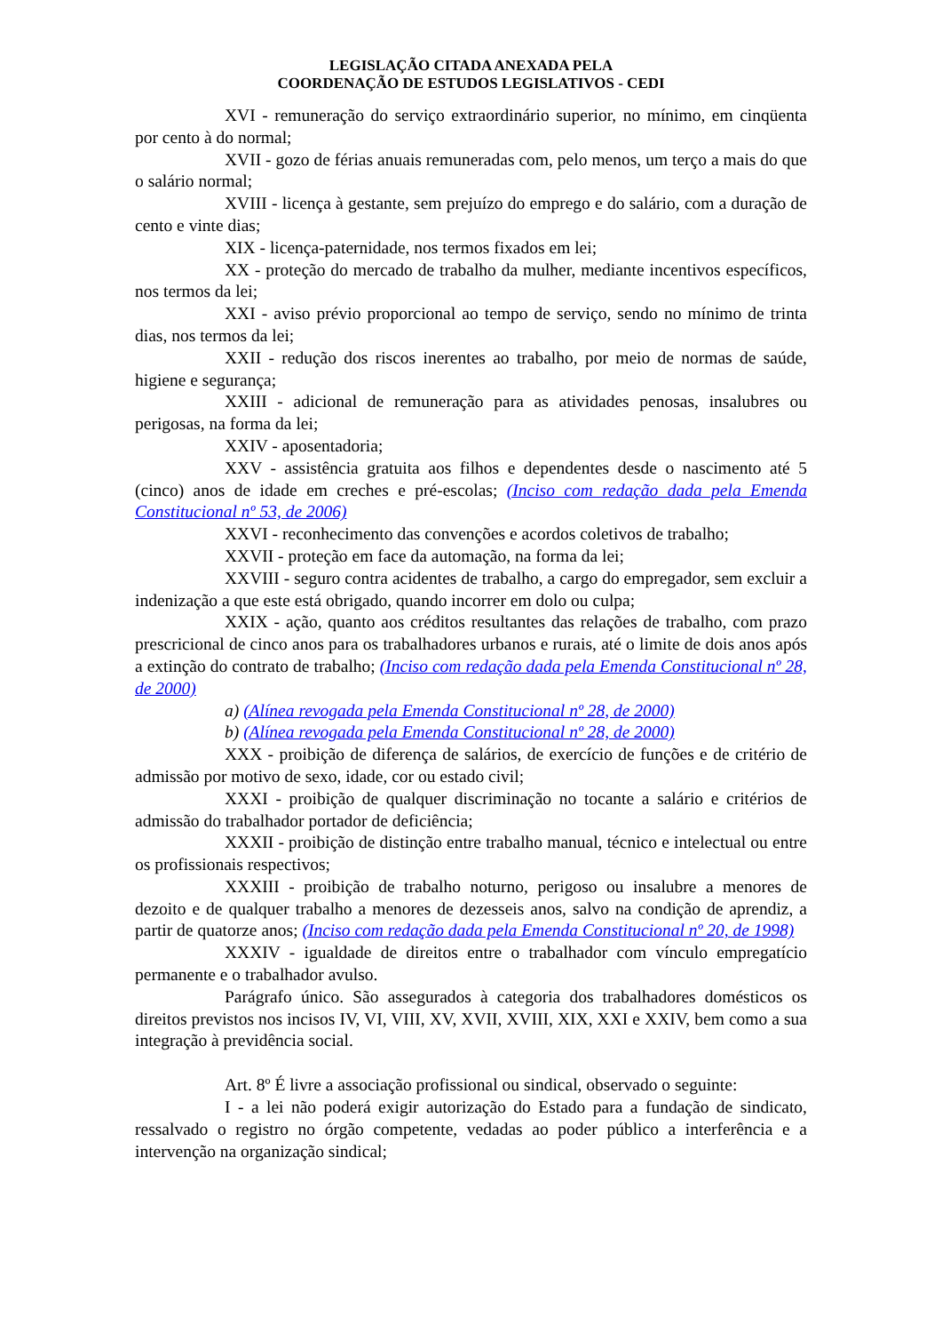LEGISLAÇÃO CITADA ANEXADA PELA
COORDENAÇÃO DE ESTUDOS LEGISLATIVOS - CEDI
XVI - remuneração do serviço extraordinário superior, no mínimo, em cinqüenta por cento à do normal;
XVII - gozo de férias anuais remuneradas com, pelo menos, um terço a mais do que o salário normal;
XVIII - licença à gestante, sem prejuízo do emprego e do salário, com a duração de cento e vinte dias;
XIX - licença-paternidade, nos termos fixados em lei;
XX - proteção do mercado de trabalho da mulher, mediante incentivos específicos, nos termos da lei;
XXI - aviso prévio proporcional ao tempo de serviço, sendo no mínimo de trinta dias, nos termos da lei;
XXII - redução dos riscos inerentes ao trabalho, por meio de normas de saúde, higiene e segurança;
XXIII - adicional de remuneração para as atividades penosas, insalubres ou perigosas, na forma da lei;
XXIV - aposentadoria;
XXV - assistência gratuita aos filhos e dependentes desde o nascimento até 5 (cinco) anos de idade em creches e pré-escolas; (Inciso com redação dada pela Emenda Constitucional nº 53, de 2006)
XXVI - reconhecimento das convenções e acordos coletivos de trabalho;
XXVII - proteção em face da automação, na forma da lei;
XXVIII - seguro contra acidentes de trabalho, a cargo do empregador, sem excluir a indenização a que este está obrigado, quando incorrer em dolo ou culpa;
XXIX - ação, quanto aos créditos resultantes das relações de trabalho, com prazo prescricional de cinco anos para os trabalhadores urbanos e rurais, até o limite de dois anos após a extinção do contrato de trabalho; (Inciso com redação dada pela Emenda Constitucional nº 28, de 2000)
a) (Alínea revogada pela Emenda Constitucional nº 28, de 2000)
b) (Alínea revogada pela Emenda Constitucional nº 28, de 2000)
XXX - proibição de diferença de salários, de exercício de funções e de critério de admissão por motivo de sexo, idade, cor ou estado civil;
XXXI - proibição de qualquer discriminação no tocante a salário e critérios de admissão do trabalhador portador de deficiência;
XXXII - proibição de distinção entre trabalho manual, técnico e intelectual ou entre os profissionais respectivos;
XXXIII - proibição de trabalho noturno, perigoso ou insalubre a menores de dezoito e de qualquer trabalho a menores de dezesseis anos, salvo na condição de aprendiz, a partir de quatorze anos; (Inciso com redação dada pela Emenda Constitucional nº 20, de 1998)
XXXIV - igualdade de direitos entre o trabalhador com vínculo empregatício permanente e o trabalhador avulso.
Parágrafo único. São assegurados à categoria dos trabalhadores domésticos os direitos previstos nos incisos IV, VI, VIII, XV, XVII, XVIII, XIX, XXI e XXIV, bem como a sua integração à previdência social.
Art. 8º É livre a associação profissional ou sindical, observado o seguinte:
I - a lei não poderá exigir autorização do Estado para a fundação de sindicato, ressalvado o registro no órgão competente, vedadas ao poder público a interferência e a intervenção na organização sindical;